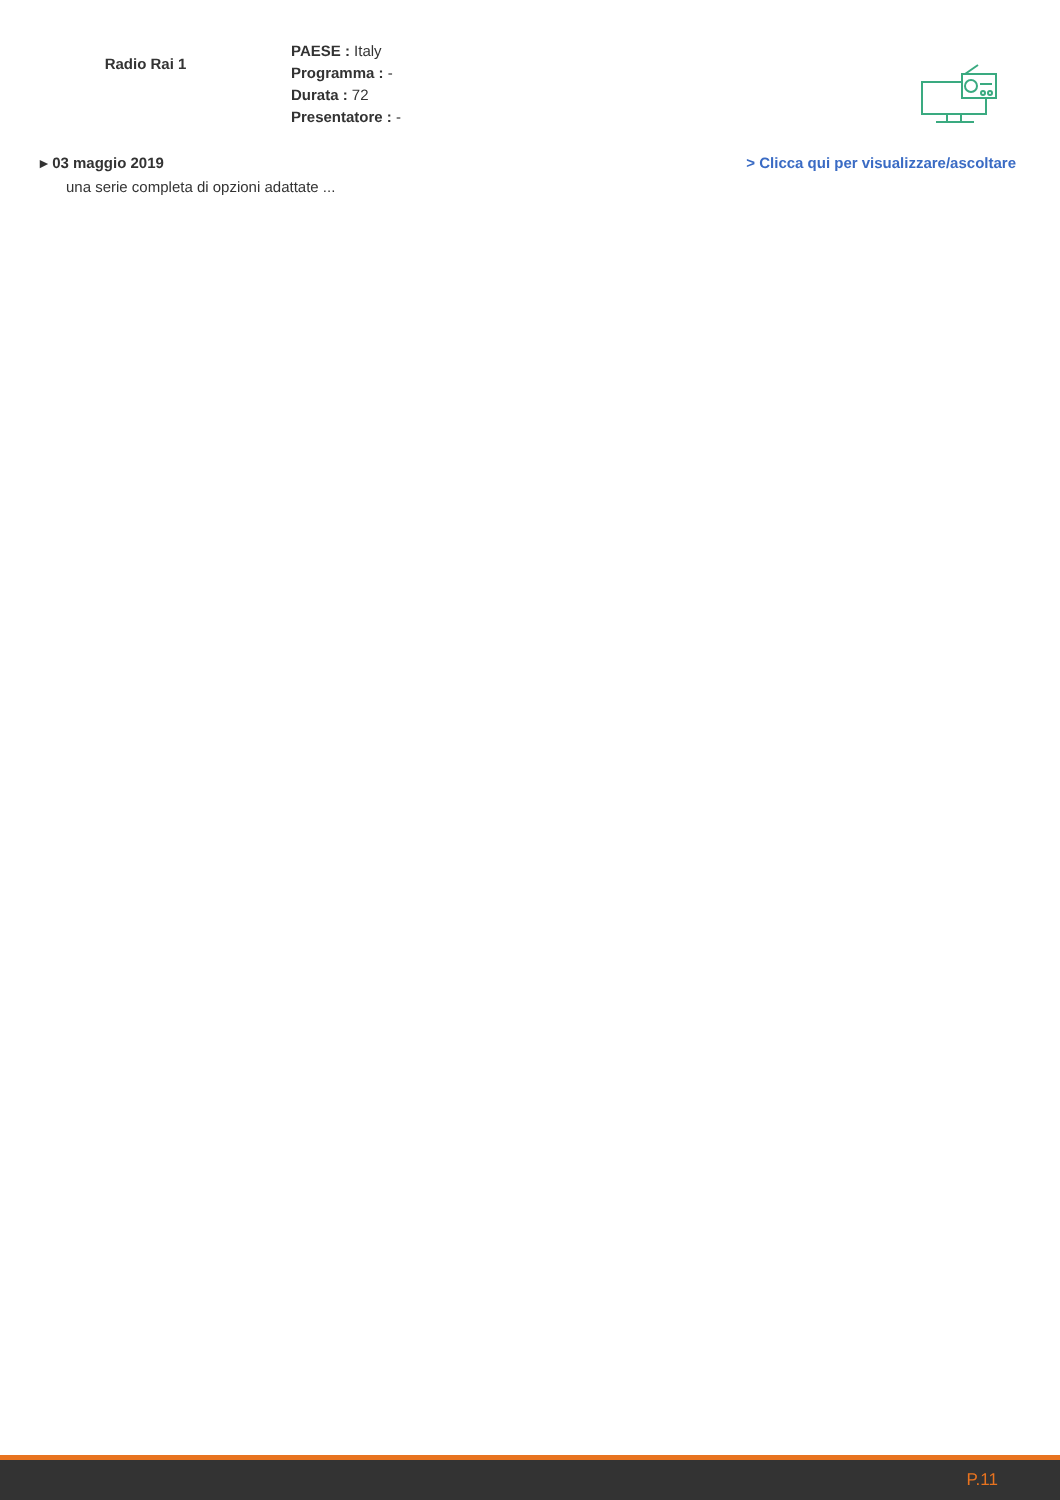Radio Rai 1
PAESE : Italy
Programma : -
Durata : 72
Presentatore : -
▸ 03 maggio 2019 > Clicca qui per visualizzare/ascoltare
una serie completa di opzioni adattate ...
P.11